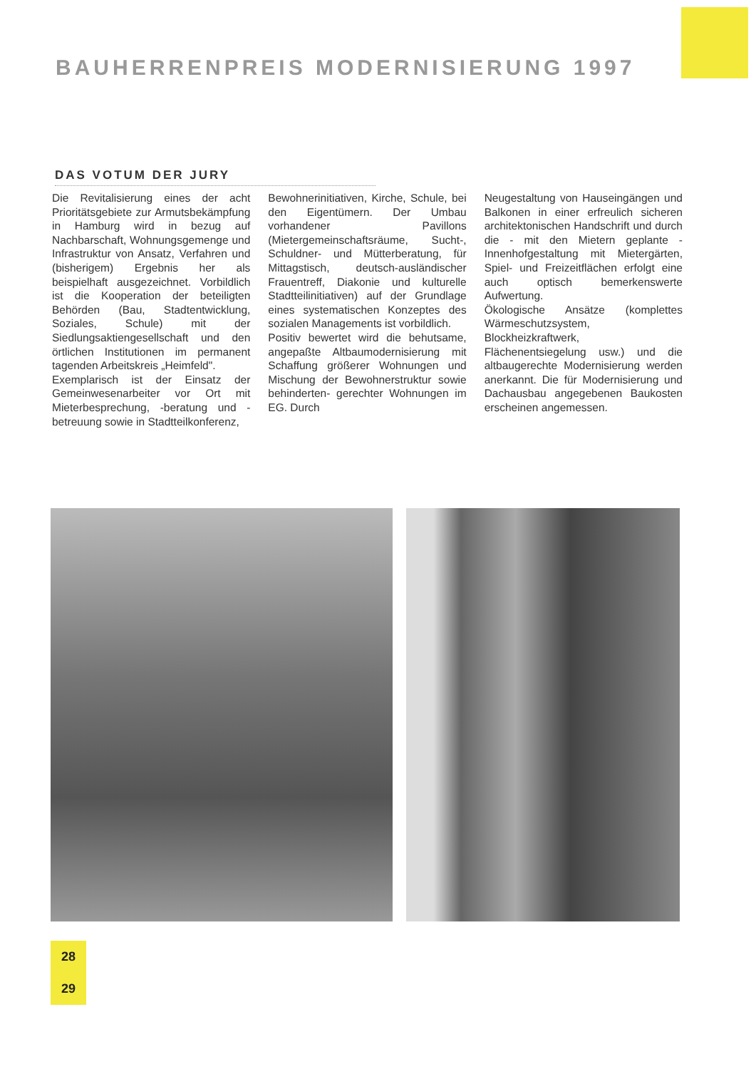BAUHERRENPREIS MODERNISIERUNG 1997
DAS VOTUM DER JURY
Die Revitalisierung eines der acht Prioritätsgebiete zur Armutsbekämpfung in Hamburg wird in bezug auf Nachbarschaft, Wohnungsgemenge und Infrastruktur von Ansatz, Verfahren und (bisherigem) Ergebnis her als beispielhaft ausgezeichnet. Vorbildlich ist die Kooperation der beteiligten Behörden (Bau, Stadtentwicklung, Soziales, Schule) mit der Siedlungsaktiengesellschaft und den örtlichen Institutionen im permanent tagenden Arbeitskreis „Heimfeld".
Exemplarisch ist der Einsatz der Gemeinwesenarbeiter vor Ort mit Mieterbesprechung, -beratung und -betreuung sowie in Stadtteilkonferenz,
Bewohnerinitiativen, Kirche, Schule, bei den Eigentümern. Der Umbau vorhandener Pavillons (Mietergemeinschaftsräume, Sucht-, Schuldner- und Mütterberatung, für Mittagstisch, deutsch-ausländischer Frauentreff, Diakonie und kulturelle Stadtteilinitiativen) auf der Grundlage eines systematischen Konzeptes des sozialen Managements ist vorbildlich.
Positiv bewertet wird die behutsame, angepaßte Altbaumodernisierung mit Schaffung größerer Wohnungen und Mischung der Bewohnerstruktur sowie behinderten- gerechter Wohnungen im EG. Durch
Neugestaltung von Hauseingängen und Balkonen in einer erfreulich sicheren architektonischen Handschrift und durch die - mit den Mietern geplante - Innenhofgestaltung mit Mietergärten, Spiel- und Freizeitflächen erfolgt eine auch optisch bemerkenswerte Aufwertung.
Ökologische Ansätze (komplettes Wärmeschutzsystem, Blockheizkraftwerk, Flächenentsiegelung usw.) und die altbaugerechte Modernisierung werden anerkannt. Die für Modernisierung und Dachausbau angegebenen Baukosten erscheinen angemessen.
28
29